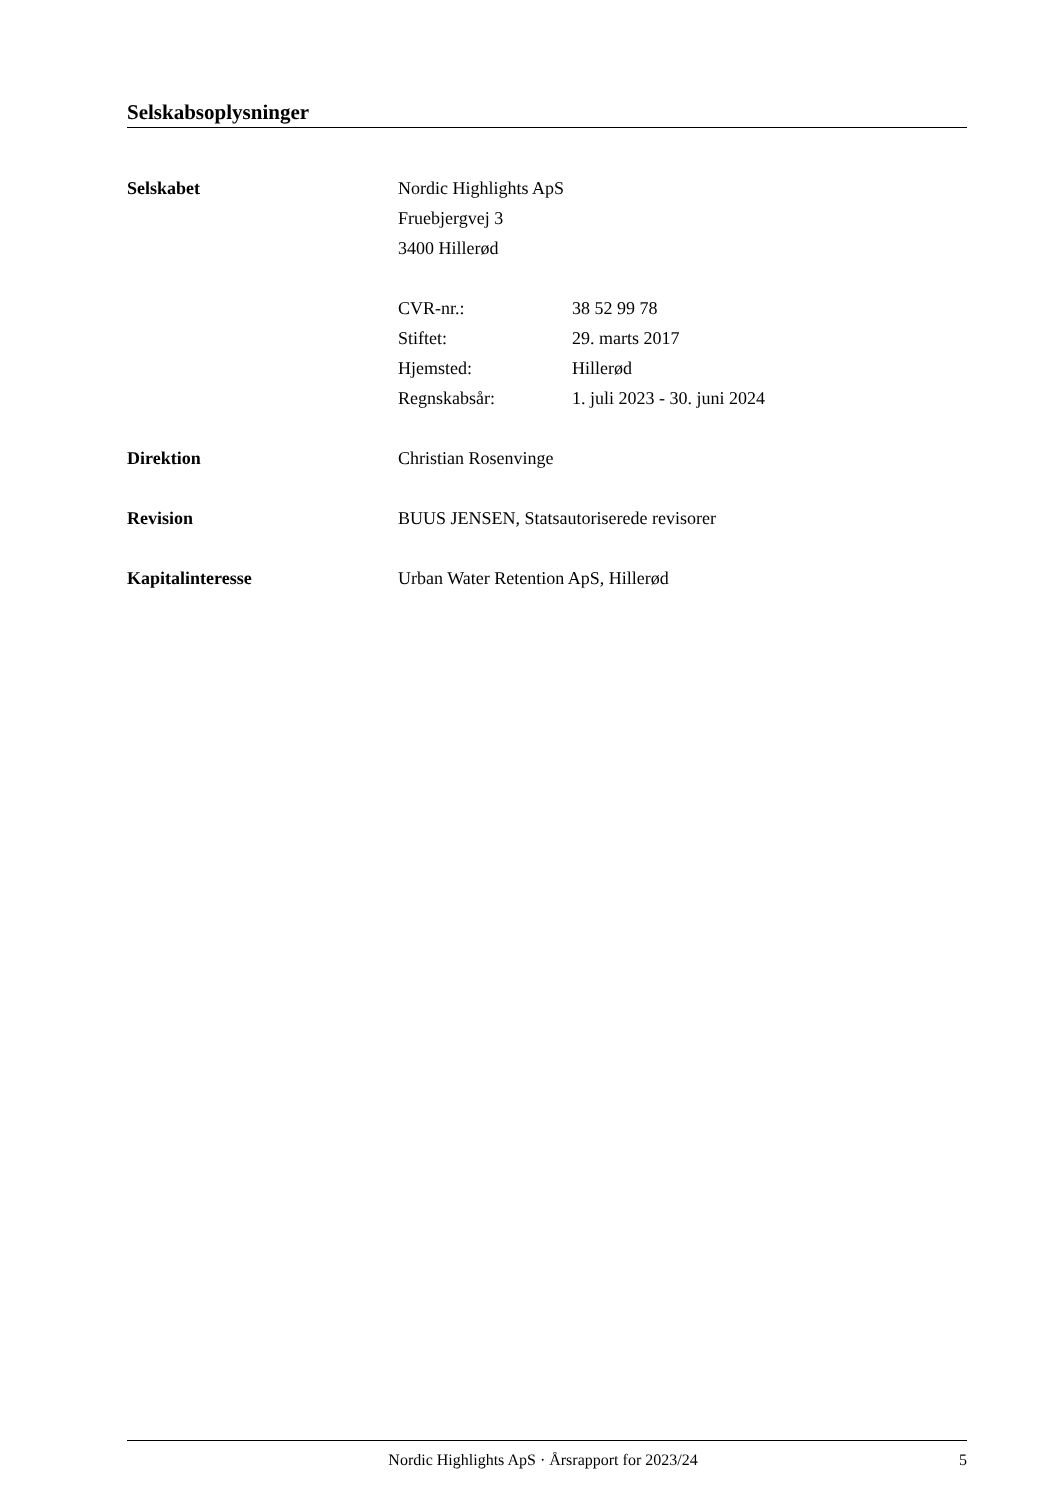Selskabsoplysninger
| Selskabet | Nordic Highlights ApS | |
| | Fruebjergvej 3 | |
| | 3400 Hillerød | |
| | CVR-nr.: | 38 52 99 78 |
| | Stiftet: | 29. marts 2017 |
| | Hjemsted: | Hillerød |
| | Regnskabsår: | 1. juli 2023 - 30. juni 2024 |
| Direktion | Christian Rosenvinge | |
| Revision | BUUS JENSEN, Statsautoriserede revisorer | |
| Kapitalinteresse | Urban Water Retention ApS, Hillerød | |
Nordic Highlights ApS · Årsrapport for 2023/24 5